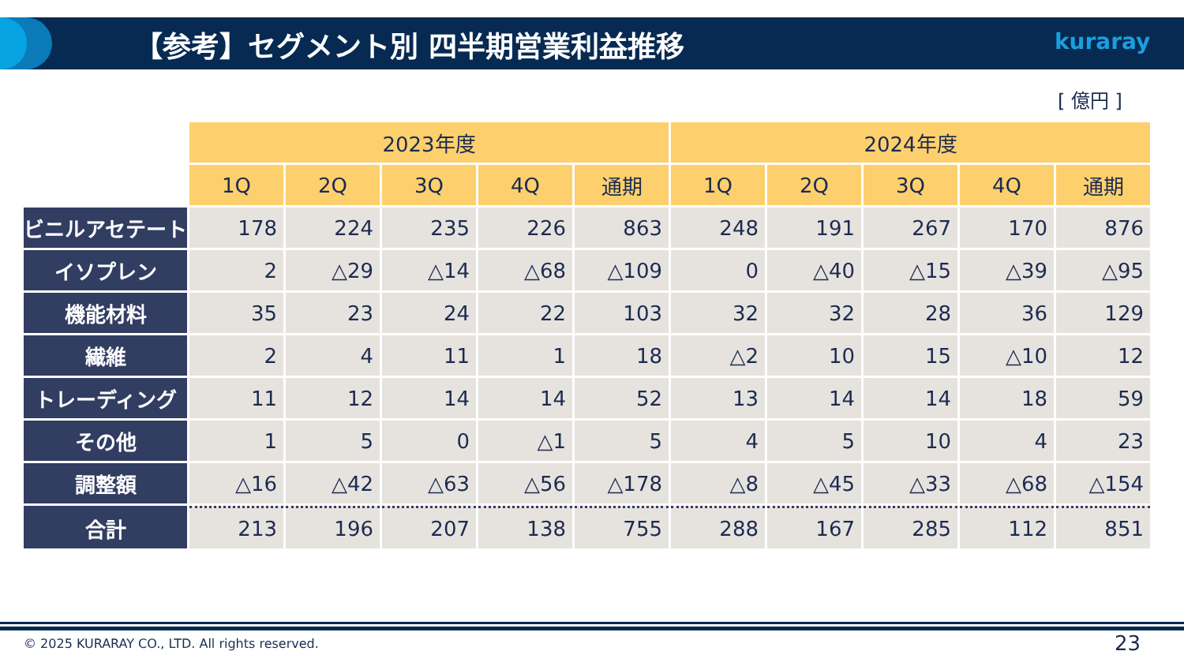【参考】セグメント別 四半期営業利益推移
kuraray
[ 億円 ]
| | 2023年度 | | | | | 2024年度 | | | | |
| | 1Q | 2Q | 3Q | 4Q | 通期 | 1Q | 2Q | 3Q | 4Q | 通期 |
| ビニルアセテート | 178 | 224 | 235 | 226 | 863 | 248 | 191 | 267 | 170 | 876 |
| イソプレン | 2 | △29 | △14 | △68 | △109 | 0 | △40 | △15 | △39 | △95 |
| 機能材料 | 35 | 23 | 24 | 22 | 103 | 32 | 32 | 28 | 36 | 129 |
| 繊維 | 2 | 4 | 11 | 1 | 18 | △2 | 10 | 15 | △10 | 12 |
| トレーディング | 11 | 12 | 14 | 14 | 52 | 13 | 14 | 14 | 18 | 59 |
| その他 | 1 | 5 | 0 | △1 | 5 | 4 | 5 | 10 | 4 | 23 |
| 調整額 | △16 | △42 | △63 | △56 | △178 | △8 | △45 | △33 | △68 | △154 |
| 合計 | 213 | 196 | 207 | 138 | 755 | 288 | 167 | 285 | 112 | 851 |
© 2025 KURARAY CO., LTD. All rights reserved.
23